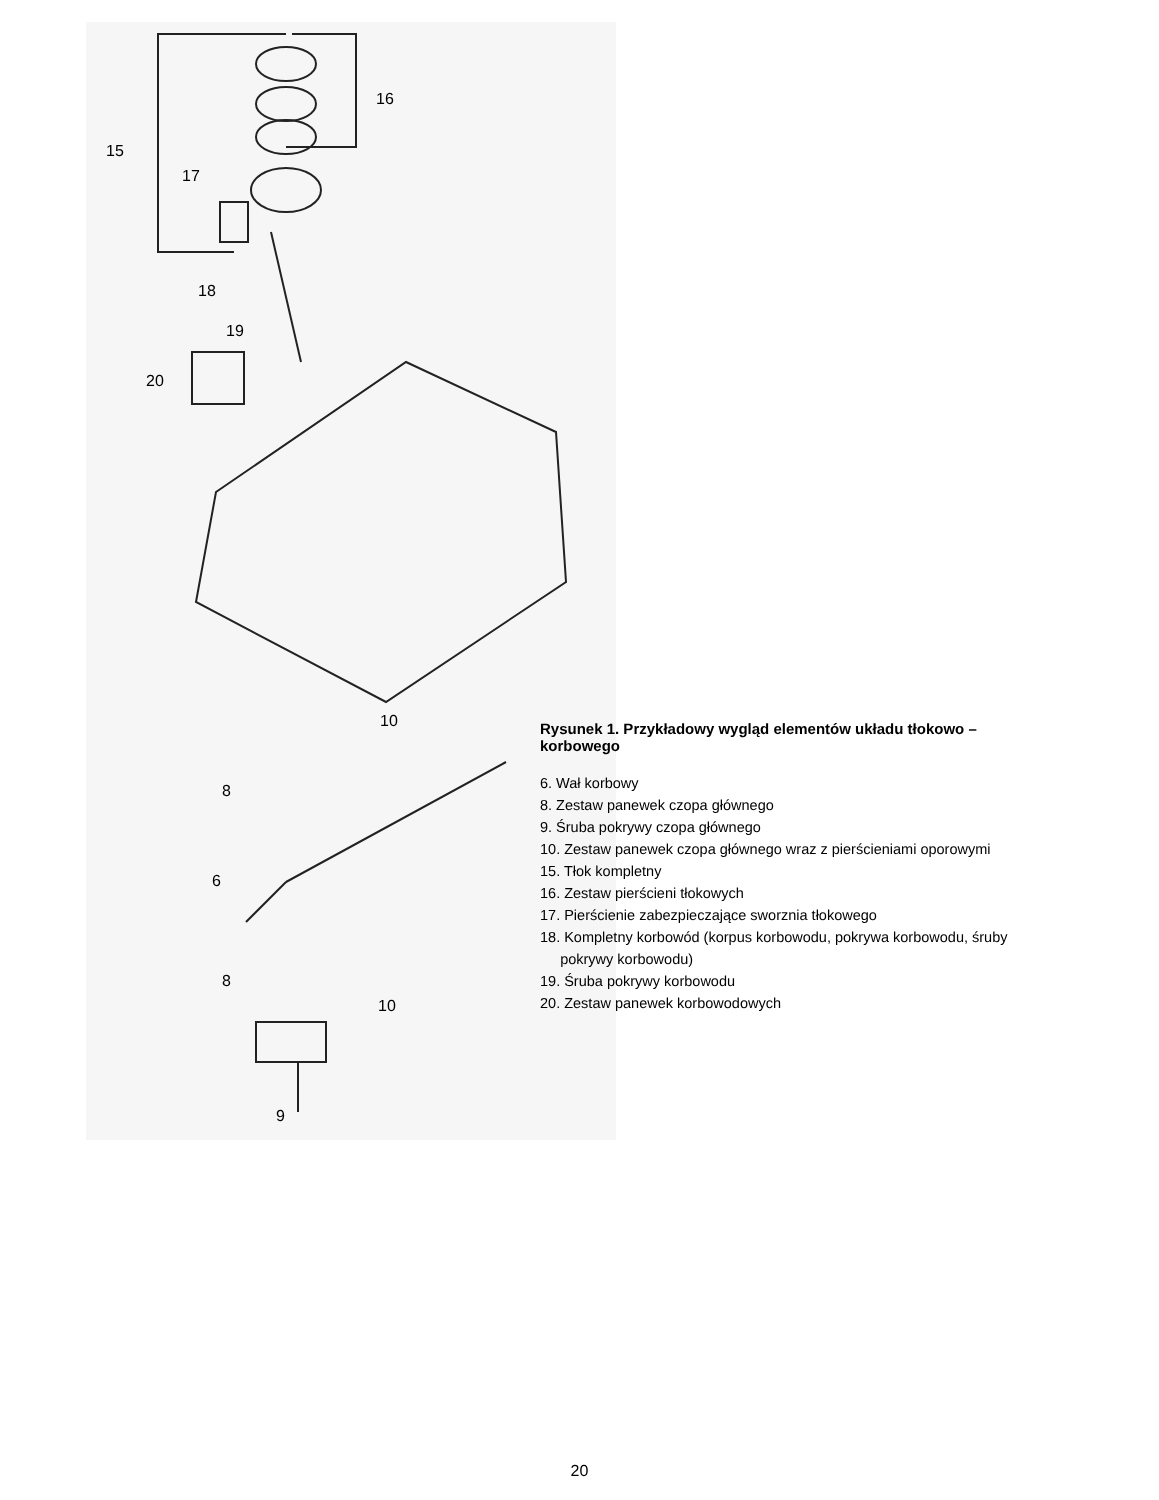15
16
17
18
19
20
10
8
6
8
10
9
Rysunek 1. Przykładowy wygląd elementów układu tłokowo – korbowego
6. Wał korbowy
8. Zestaw panewek czopa głównego
9. Śruba pokrywy czopa głównego
10. Zestaw panewek czopa głównego wraz z pierścieniami oporowymi
15. Tłok kompletny
16. Zestaw pierścieni tłokowych
17. Pierścienie zabezpieczające sworznia tłokowego
18. Kompletny korbowód (korpus korbowodu, pokrywa korbowodu, śruby
pokrywy korbowodu)
19. Śruba pokrywy korbowodu
20. Zestaw panewek korbowodowych
20